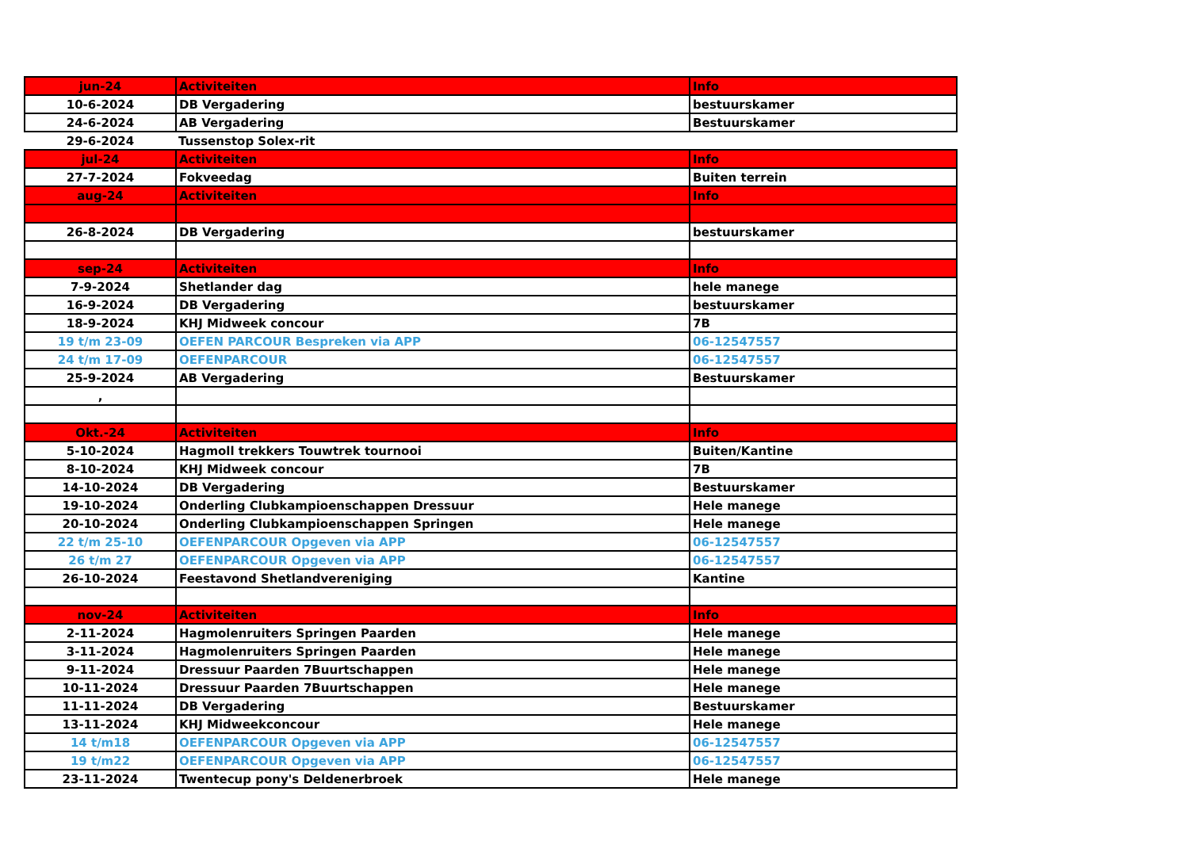| jun-24 | Activiteiten | Info |
| 10-6-2024 | DB Vergadering | bestuurskamer |
| 24-6-2024 | AB Vergadering | Bestuurskamer |
| 29-6-2024 | Tussenstop Solex-rit | |
| jul-24 | Activiteiten | Info |
| 27-7-2024 | Fokveedag | Buiten terrein |
| aug-24 | Activiteiten | Info |
| 26-8-2024 | DB Vergadering | bestuurskamer |
| sep-24 | Activiteiten | Info |
| 7-9-2024 | Shetlander dag | hele manege |
| 16-9-2024 | DB Vergadering | bestuurskamer |
| 18-9-2024 | KHJ Midweek concour | 7B |
| 19 t/m 23-09 | OEFEN PARCOUR Bespreken via APP | 06-12547557 |
| 24 t/m 17-09 | OEFENPARCOUR | 06-12547557 |
| 25-9-2024 | AB Vergadering | Bestuurskamer |
| , | | |
| Okt.-24 | Activiteiten | Info |
| 5-10-2024 | Hagmoll trekkers Touwtrek tournooi | Buiten/Kantine |
| 8-10-2024 | KHJ Midweek concour | 7B |
| 14-10-2024 | DB Vergadering | Bestuurskamer |
| 19-10-2024 | Onderling Clubkampioenschappen Dressuur | Hele manege |
| 20-10-2024 | Onderling Clubkampioenschappen Springen | Hele manege |
| 22 t/m 25-10 | OEFENPARCOUR Opgeven via APP | 06-12547557 |
| 26 t/m 27 | OEFENPARCOUR Opgeven via APP | 06-12547557 |
| 26-10-2024 | Feestavond Shetlandvereniging | Kantine |
| nov-24 | Activiteiten | Info |
| 2-11-2024 | Hagmolenruiters Springen Paarden | Hele manege |
| 3-11-2024 | Hagmolenruiters Springen Paarden | Hele manege |
| 9-11-2024 | Dressuur Paarden 7Buurtschappen | Hele manege |
| 10-11-2024 | Dressuur Paarden 7Buurtschappen | Hele manege |
| 11-11-2024 | DB Vergadering | Bestuurskamer |
| 13-11-2024 | KHJ Midweekconcour | Hele manege |
| 14 t/m18 | OEFENPARCOUR Opgeven via APP | 06-12547557 |
| 19 t/m22 | OEFENPARCOUR Opgeven via APP | 06-12547557 |
| 23-11-2024 | Twentecup pony's Deldenerbroek | Hele manege |